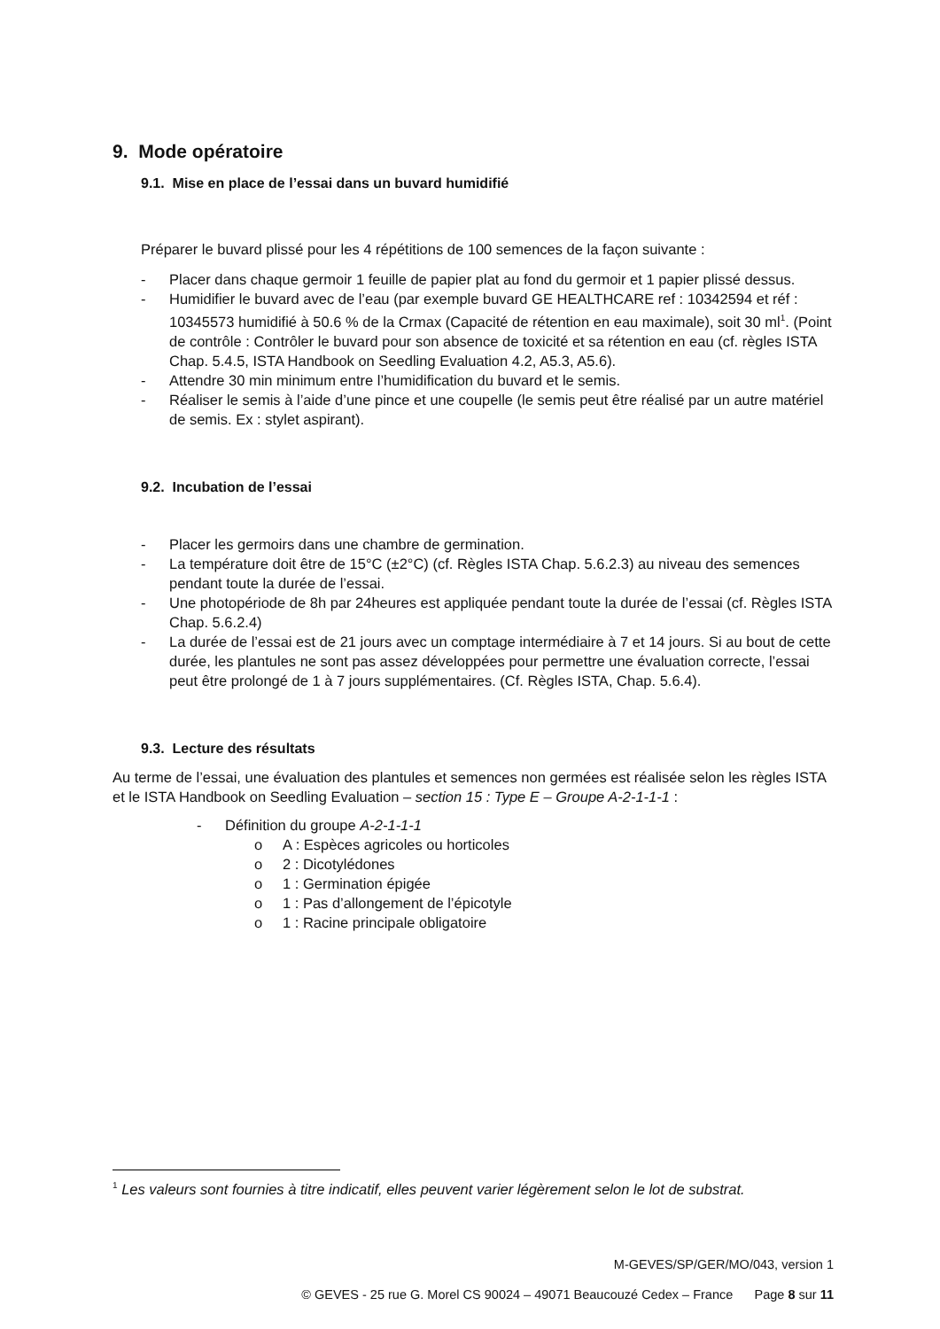9. Mode opératoire
9.1. Mise en place de l’essai dans un buvard humidifié
Préparer le buvard plissé pour les 4 répétitions de 100 semences de la façon suivante :
- Placer dans chaque germoir 1 feuille de papier plat au fond du germoir et 1 papier plissé dessus.
- Humidifier le buvard avec de l’eau (par exemple buvard GE HEALTHCARE ref : 10342594 et réf : 10345573 humidifié à 50.6 % de la Crmax (Capacité de rétention en eau maximale), soit 30 ml<sup>1</sup>. (Point de contrôle : Contrôler le buvard pour son absence de toxicité et sa rétention en eau (cf. règles ISTA Chap. 5.4.5, ISTA Handbook on Seedling Evaluation 4.2, A5.3, A5.6).
- Attendre 30 min minimum entre l’humidification du buvard et le semis.
- Réaliser le semis à l’aide d’une pince et une coupelle (le semis peut être réalisé par un autre matériel de semis. Ex : stylet aspirant).
9.2. Incubation de l’essai
- Placer les germoirs dans une chambre de germination.
- La température doit être de 15°C (±2°C) (cf. Règles ISTA Chap. 5.6.2.3) au niveau des semences pendant toute la durée de l’essai.
- Une photopériode de 8h par 24heures est appliquée pendant toute la durée de l’essai (cf. Règles ISTA Chap. 5.6.2.4)
- La durée de l’essai est de 21 jours avec un comptage intermédiaire à 7 et 14 jours. Si au bout de cette durée, les plantules ne sont pas assez développées pour permettre une évaluation correcte, l’essai peut être prolongé de 1 à 7 jours supplémentaires. (Cf. Règles ISTA, Chap. 5.6.4).
9.3. Lecture des résultats
Au terme de l’essai, une évaluation des plantules et semences non germées est réalisée selon les règles ISTA et le ISTA Handbook on Seedling Evaluation – section 15 : Type E – Groupe A-2-1-1-1 :
- Définition du groupe A-2-1-1-1
o A : Espèces agricoles ou horticoles
o 2 : Dicotylédones
o 1 : Germination épigée
o 1 : Pas d’allongement de l’épicotyle
o 1 : Racine principale obligatoire
<sup>1</sup> Les valeurs sont fournies à titre indicatif, elles peuvent varier légèrement selon le lot de substrat.
M-GEVES/SP/GER/MO/043, version 1
© GEVES - 25 rue G. Morel CS 90024 – 49071 Beaucouzé Cedex – France Page 8 sur 11